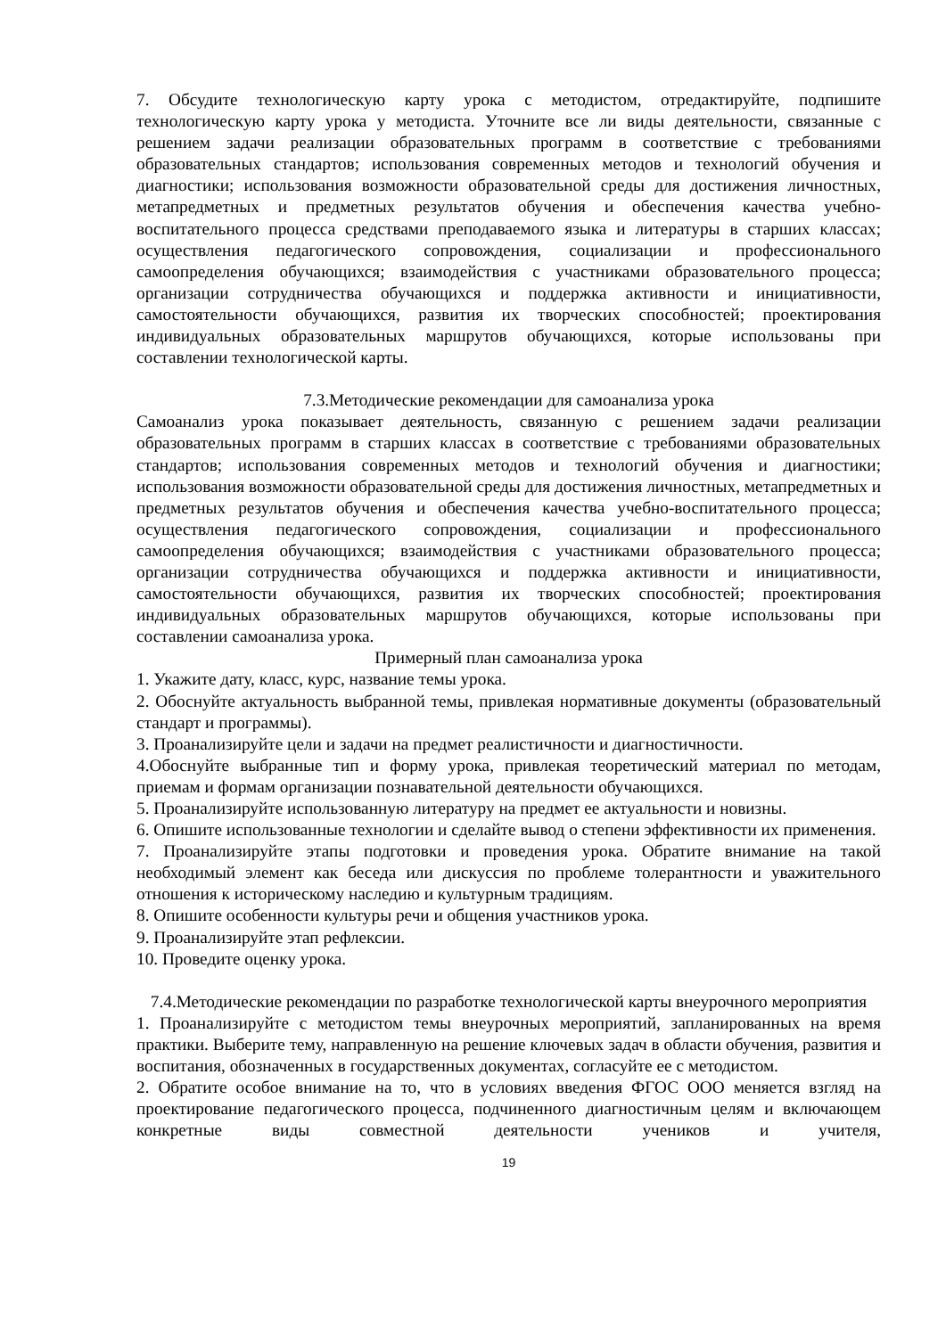7. Обсудите технологическую карту урока с методистом, отредактируйте, подпишите технологическую карту урока у методиста. Уточните все ли виды деятельности, связанные с решением задачи реализации образовательных программ в соответствие с требованиями образовательных стандартов; использования современных методов и технологий обучения и диагностики; использования возможности образовательной среды для достижения личностных, метапредметных и предметных результатов обучения и обеспечения качества учебно-воспитательного процесса средствами преподаваемого языка и литературы в старших классах; осуществления педагогического сопровождения, социализации и профессионального самоопределения обучающихся; взаимодействия с участниками образовательного процесса; организации сотрудничества обучающихся и поддержка активности и инициативности, самостоятельности обучающихся, развития их творческих способностей; проектирования индивидуальных образовательных маршрутов обучающихся, которые использованы при составлении технологической карты.
7.3.Методические рекомендации для самоанализа урока
Самоанализ урока показывает деятельность, связанную с решением задачи реализации образовательных программ в старших классах в соответствие с требованиями образовательных стандартов; использования современных методов и технологий обучения и диагностики; использования возможности образовательной среды для достижения личностных, метапредметных и предметных результатов обучения и обеспечения качества учебно-воспитательного процесса; осуществления педагогического сопровождения, социализации и профессионального самоопределения обучающихся; взаимодействия с участниками образовательного процесса; организации сотрудничества обучающихся и поддержка активности и инициативности, самостоятельности обучающихся, развития их творческих способностей; проектирования индивидуальных образовательных маршрутов обучающихся, которые использованы при составлении самоанализа урока.
Примерный план самоанализа урока
1. Укажите дату, класс, курс, название темы урока.
2. Обоснуйте актуальность выбранной темы, привлекая нормативные документы (образовательный стандарт и программы).
3. Проанализируйте цели и задачи на предмет реалистичности и диагностичности.
4.Обоснуйте выбранные тип и форму урока, привлекая теоретический материал по методам, приемам и формам организации познавательной деятельности обучающихся.
5. Проанализируйте использованную литературу на предмет ее актуальности и новизны.
6. Опишите использованные технологии и сделайте вывод о степени эффективности их применения.
7. Проанализируйте этапы подготовки и проведения урока. Обратите внимание на такой необходимый элемент как беседа или дискуссия по проблеме толерантности и уважительного отношения к историческому наследию и культурным традициям.
8. Опишите особенности культуры речи и общения участников урока.
9. Проанализируйте этап рефлексии.
10. Проведите оценку урока.
7.4.Методические рекомендации по разработке технологической карты внеурочного мероприятия
1. Проанализируйте с методистом темы внеурочных мероприятий, запланированных на время практики. Выберите тему, направленную на решение ключевых задач в области обучения, развития и воспитания, обозначенных в государственных документах, согласуйте ее с методистом.
2. Обратите особое внимание на то, что в условиях введения ФГОС ООО меняется взгляд на проектирование педагогического процесса, подчиненного диагностичным целям и включающем конкретные виды совместной деятельности учеников и учителя,
19